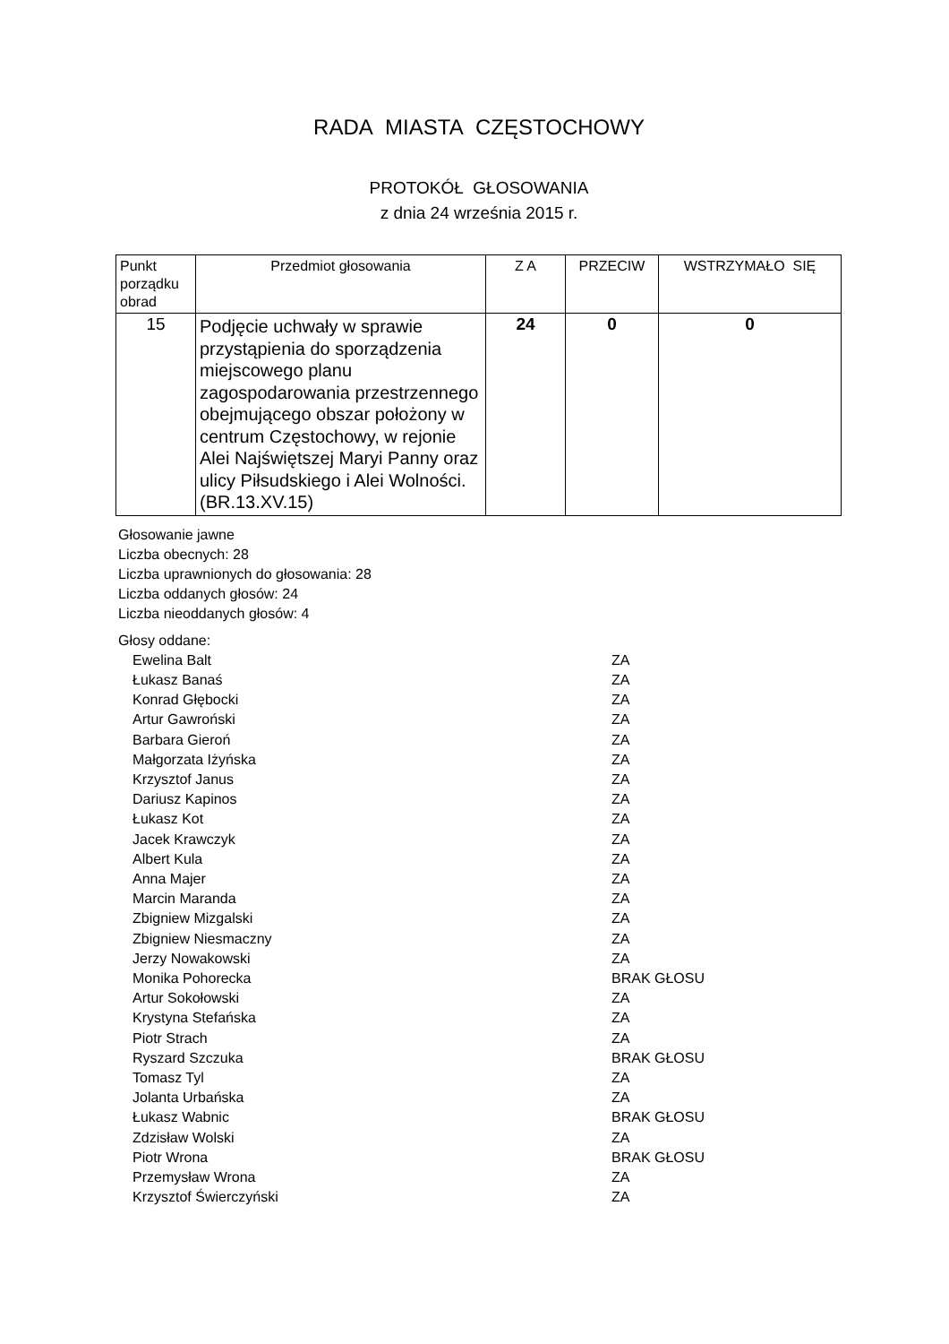RADA MIASTA CZĘSTOCHOWY
PROTOKÓŁ GŁOSOWANIA
z dnia 24 września 2015 r.
| Punkt porządku obrad | Przedmiot głosowania | Z A | PRZECIW | WSTRZYMAŁO SIĘ |
| --- | --- | --- | --- | --- |
| 15 | Podjęcie uchwały w sprawie przystąpienia do sporządzenia miejscowego planu zagospodarowania przestrzennego obejmującego obszar położony w centrum Częstochowy, w rejonie Alei Najświętszej Maryi Panny oraz ulicy Piłsudskiego i Alei Wolności. (BR.13.XV.15) | 24 | 0 | 0 |
Głosowanie jawne
Liczba obecnych: 28
Liczba uprawnionych do głosowania: 28
Liczba oddanych głosów: 24
Liczba nieoddanych głosów: 4
Głosy oddane:
| Ewelina Balt | ZA |
| Łukasz Banaś | ZA |
| Konrad Głębocki | ZA |
| Artur Gawroński | ZA |
| Barbara Gieroń | ZA |
| Małgorzata Iżyńska | ZA |
| Krzysztof Janus | ZA |
| Dariusz Kapinos | ZA |
| Łukasz Kot | ZA |
| Jacek Krawczyk | ZA |
| Albert Kula | ZA |
| Anna Majer | ZA |
| Marcin Maranda | ZA |
| Zbigniew Mizgalski | ZA |
| Zbigniew Niesmaczny | ZA |
| Jerzy Nowakowski | ZA |
| Monika Pohorecka | BRAK GŁOSU |
| Artur Sokołowski | ZA |
| Krystyna Stefańska | ZA |
| Piotr Strach | ZA |
| Ryszard Szczuka | BRAK GŁOSU |
| Tomasz Tyl | ZA |
| Jolanta Urbańska | ZA |
| Łukasz Wabnic | BRAK GŁOSU |
| Zdzisław Wolski | ZA |
| Piotr Wrona | BRAK GŁOSU |
| Przemysław Wrona | ZA |
| Krzysztof Świerczyński | ZA |